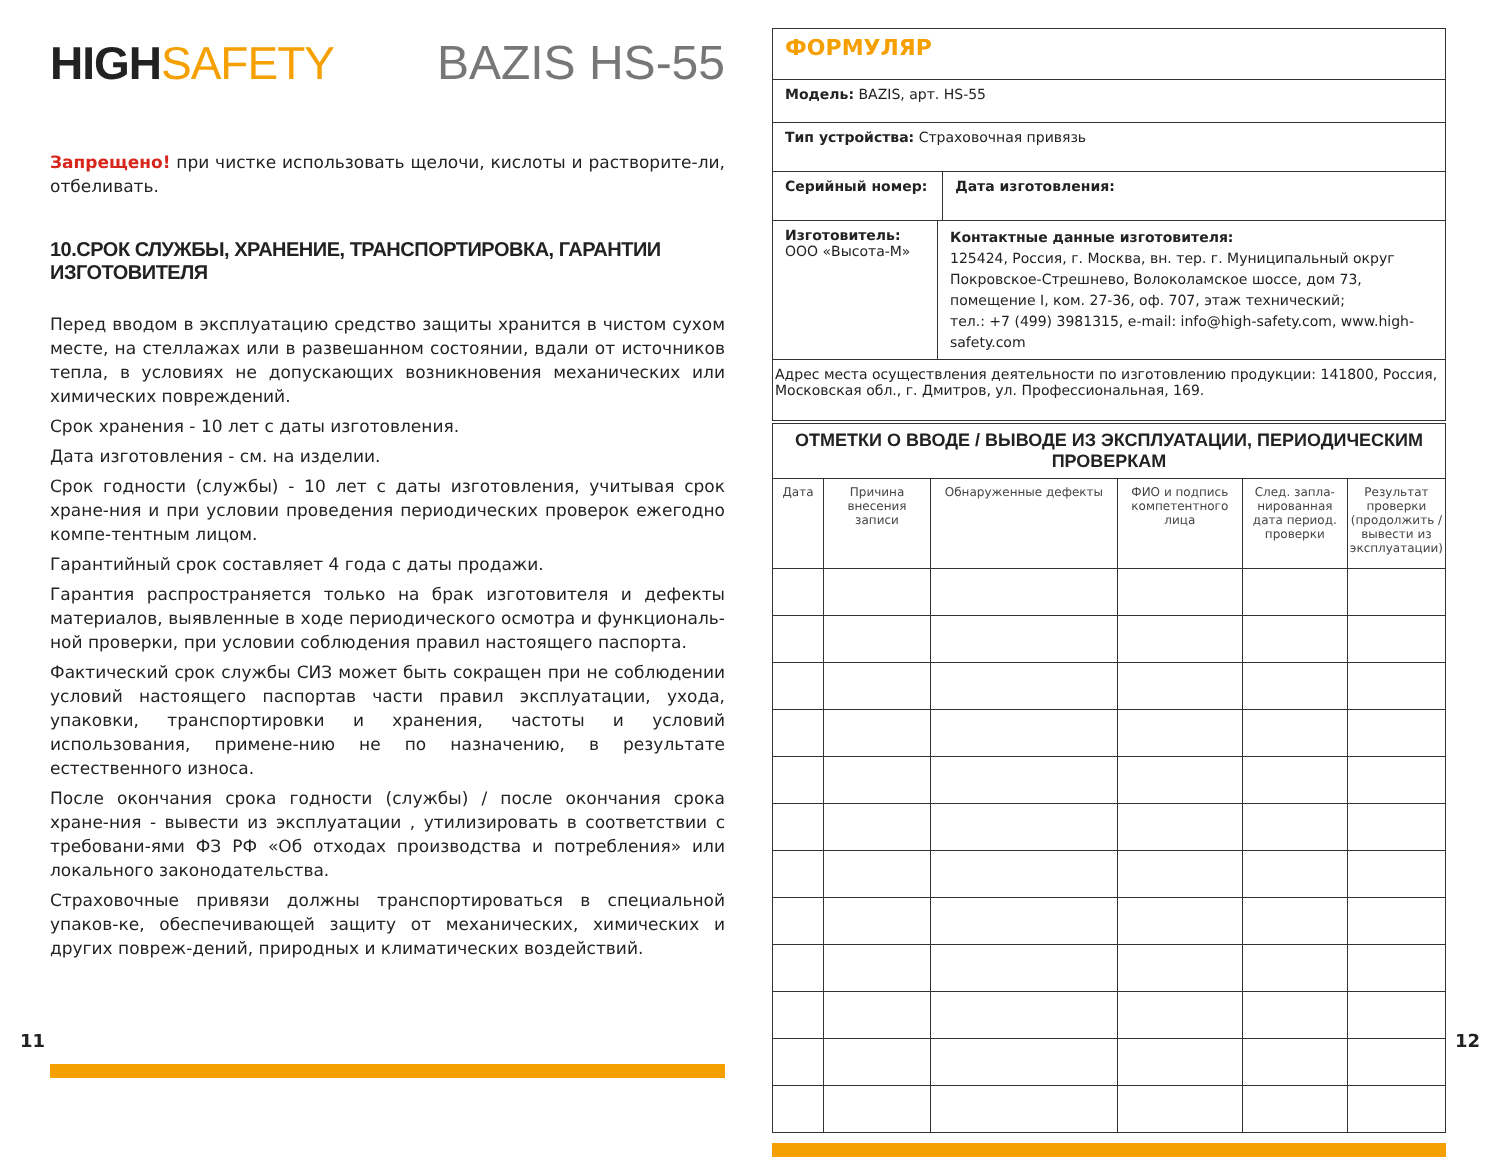HIGHSAFETY
BAZIS HS-55
Запрещено! при чистке использовать щелочи, кислоты и растворите-ли, отбеливать.
10.СРОК СЛУЖБЫ, ХРАНЕНИЕ, ТРАНСПОРТИРОВКА, ГАРАНТИИ ИЗГОТОВИТЕЛЯ
Перед вводом в эксплуатацию средство защиты хранится в чистом сухом месте, на стеллажах или в развешанном состоянии, вдали от источников тепла, в условиях не допускающих возникновения механических или химических повреждений.
Срок хранения - 10 лет с даты изготовления.
Дата изготовления - см. на изделии.
Срок годности (службы) - 10 лет с даты изготовления, учитывая срок хране-ния и при условии проведения периодических проверок ежегодно компе-тентным лицом.
Гарантийный срок составляет 4 года с даты продажи.
Гарантия распространяется только на брак изготовителя и дефекты материалов, выявленные в ходе периодического осмотра и функциональ-ной проверки, при условии соблюдения правил настоящего паспорта.
Фактический срок службы СИЗ может быть сокращен при не соблюдении условий настоящего паспортав части правил эксплуатации, ухода, упаковки, транспортировки и хранения, частоты и условий использования, примене-нию не по назначению, в результате естественного износа.
После окончания срока годности (службы) / после окончания срока хране-ния - вывести из эксплуатации , утилизировать в соответствии с требовани-ями ФЗ РФ «Об отходах производства и потребления» или локального законодательства.
Страховочные привязи должны транспортироваться в специальной упаков-ке, обеспечивающей защиту от механических, химических и других повреж-дений, природных и климатических воздействий.
| ФОРМУЛЯР | | |
| Модель: BAZIS, арт. HS-55 | | |
| Тип устройства: Страховочная привязь | | |
| Серийный номер: | | Дата изготовления: |
| Изготовитель: ООО «Высота-М» | Контактные данные изготовителя: 125424, Россия, г. Москва, вн. тер. г. Муниципальный округ Покровское-Стрешнево, Волоколамское шоссе, дом 73, помещение I, ком. 27-36, оф. 707, этаж технический; тел.: +7 (499) 3981315, e-mail: info@high-safety.com, www.high-safety.com | |
| Адрес места осуществления деятельности по изготовлению продукции: 141800, Россия, Московская обл., г. Дмитров, ул. Профессиональная, 169. | | |
| ОТМЕТКИ О ВВОДЕ / ВЫВОДЕ ИЗ ЭКСПЛУАТАЦИИ, ПЕРИОДИЧЕСКИМ ПРОВЕРКАМ | | | | | |
| --- | --- | --- | --- | --- | --- |
| Дата | Причина внесения записи | Обнаруженные дефекты | ФИО и подпись компетентного лица | След. запла-нированная дата период. проверки | Результат проверки (продолжить / вывести из эксплуатации) |
11 12